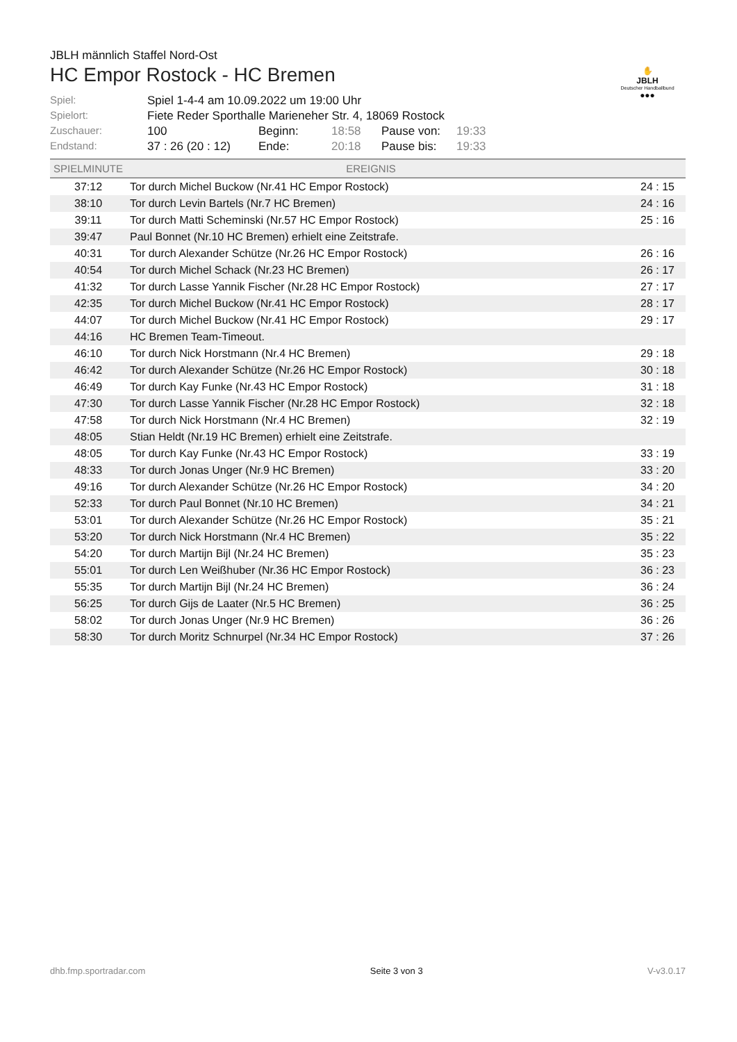✋
JBLH
Deutscher Handballbund
●●●
JBLH männlich Staffel Nord-Ost
HC Empor Rostock - HC Bremen
| Spiel: | Spiel 1-4-4 am 10.09.2022 um 19:00 Uhr | | | | |
| Spielort: | Fiete Reder Sporthalle Marieneher Str. 4, 18069 Rostock | | | | |
| Zuschauer: | 100 | Beginn: | 18:58 | Pause von: | 19:33 |
| Endstand: | 37 : 26 (20 : 12) | Ende: | 20:18 | Pause bis: | 19:33 |
| SPIELMINUTE | EREIGNIS | |
| --- | --- | --- |
| 37:12 | Tor durch Michel Buckow (Nr.41 HC Empor Rostock) | 24 : 15 |
| 38:10 | Tor durch Levin Bartels (Nr.7 HC Bremen) | 24 : 16 |
| 39:11 | Tor durch Matti Scheminski (Nr.57 HC Empor Rostock) | 25 : 16 |
| 39:47 | Paul Bonnet (Nr.10 HC Bremen) erhielt eine Zeitstrafe. | |
| 40:31 | Tor durch Alexander Schütze (Nr.26 HC Empor Rostock) | 26 : 16 |
| 40:54 | Tor durch Michel Schack (Nr.23 HC Bremen) | 26 : 17 |
| 41:32 | Tor durch Lasse Yannik Fischer (Nr.28 HC Empor Rostock) | 27 : 17 |
| 42:35 | Tor durch Michel Buckow (Nr.41 HC Empor Rostock) | 28 : 17 |
| 44:07 | Tor durch Michel Buckow (Nr.41 HC Empor Rostock) | 29 : 17 |
| 44:16 | HC Bremen Team-Timeout. | |
| 46:10 | Tor durch Nick Horstmann (Nr.4 HC Bremen) | 29 : 18 |
| 46:42 | Tor durch Alexander Schütze (Nr.26 HC Empor Rostock) | 30 : 18 |
| 46:49 | Tor durch Kay Funke (Nr.43 HC Empor Rostock) | 31 : 18 |
| 47:30 | Tor durch Lasse Yannik Fischer (Nr.28 HC Empor Rostock) | 32 : 18 |
| 47:58 | Tor durch Nick Horstmann (Nr.4 HC Bremen) | 32 : 19 |
| 48:05 | Stian Heldt (Nr.19 HC Bremen) erhielt eine Zeitstrafe. | |
| 48:05 | Tor durch Kay Funke (Nr.43 HC Empor Rostock) | 33 : 19 |
| 48:33 | Tor durch Jonas Unger (Nr.9 HC Bremen) | 33 : 20 |
| 49:16 | Tor durch Alexander Schütze (Nr.26 HC Empor Rostock) | 34 : 20 |
| 52:33 | Tor durch Paul Bonnet (Nr.10 HC Bremen) | 34 : 21 |
| 53:01 | Tor durch Alexander Schütze (Nr.26 HC Empor Rostock) | 35 : 21 |
| 53:20 | Tor durch Nick Horstmann (Nr.4 HC Bremen) | 35 : 22 |
| 54:20 | Tor durch Martijn Bijl (Nr.24 HC Bremen) | 35 : 23 |
| 55:01 | Tor durch Len Weißhuber (Nr.36 HC Empor Rostock) | 36 : 23 |
| 55:35 | Tor durch Martijn Bijl (Nr.24 HC Bremen) | 36 : 24 |
| 56:25 | Tor durch Gijs de Laater (Nr.5 HC Bremen) | 36 : 25 |
| 58:02 | Tor durch Jonas Unger (Nr.9 HC Bremen) | 36 : 26 |
| 58:30 | Tor durch Moritz Schnurpel (Nr.34 HC Empor Rostock) | 37 : 26 |
dhb.fmp.sportradar.com Seite 3 von 3 V-v3.0.17